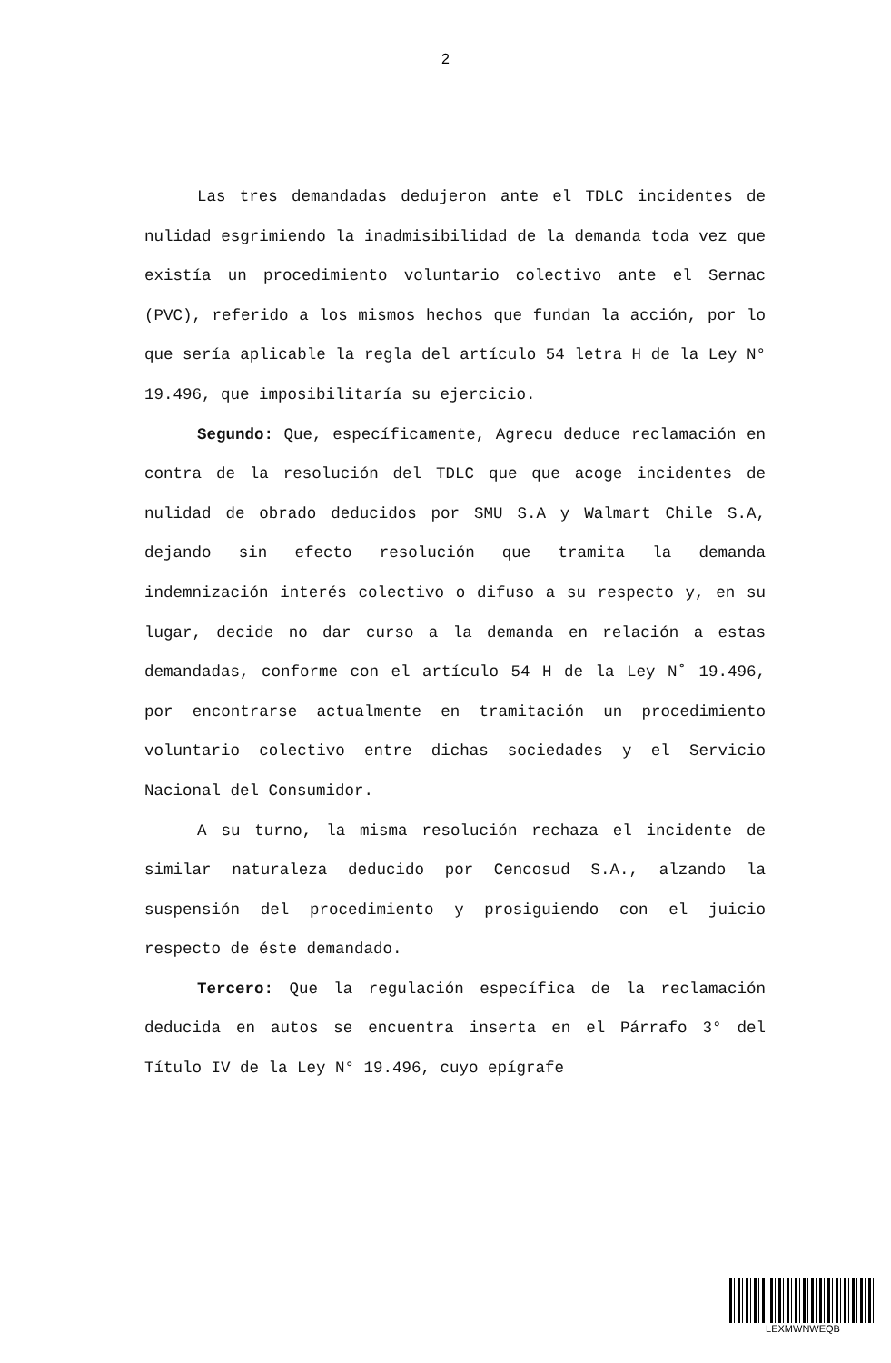2
Las tres demandadas dedujeron ante el TDLC incidentes de nulidad esgrimiendo la inadmisibilidad de la demanda toda vez que existía un procedimiento voluntario colectivo ante el Sernac (PVC), referido a los mismos hechos que fundan la acción, por lo que sería aplicable la regla del artículo 54 letra H de la Ley N° 19.496, que imposibilitaría su ejercicio.
Segundo: Que, específicamente, Agrecu deduce reclamación en contra de la resolución del TDLC que que acoge incidentes de nulidad de obrado deducidos por SMU S.A y Walmart Chile S.A, dejando sin efecto resolución que tramita la demanda indemnización interés colectivo o difuso a su respecto y, en su lugar, decide no dar curso a la demanda en relación a estas demandadas, conforme con el artículo 54 H de la Ley N˚ 19.496, por encontrarse actualmente en tramitación un procedimiento voluntario colectivo entre dichas sociedades y el Servicio Nacional del Consumidor.
A su turno, la misma resolución rechaza el incidente de similar naturaleza deducido por Cencosud S.A., alzando la suspensión del procedimiento y prosiguiendo con el juicio respecto de éste demandado.
Tercero: Que la regulación específica de la reclamación deducida en autos se encuentra inserta en el Párrafo 3° del Título IV de la Ley N° 19.496, cuyo epígrafe
LEXMWNWEQB